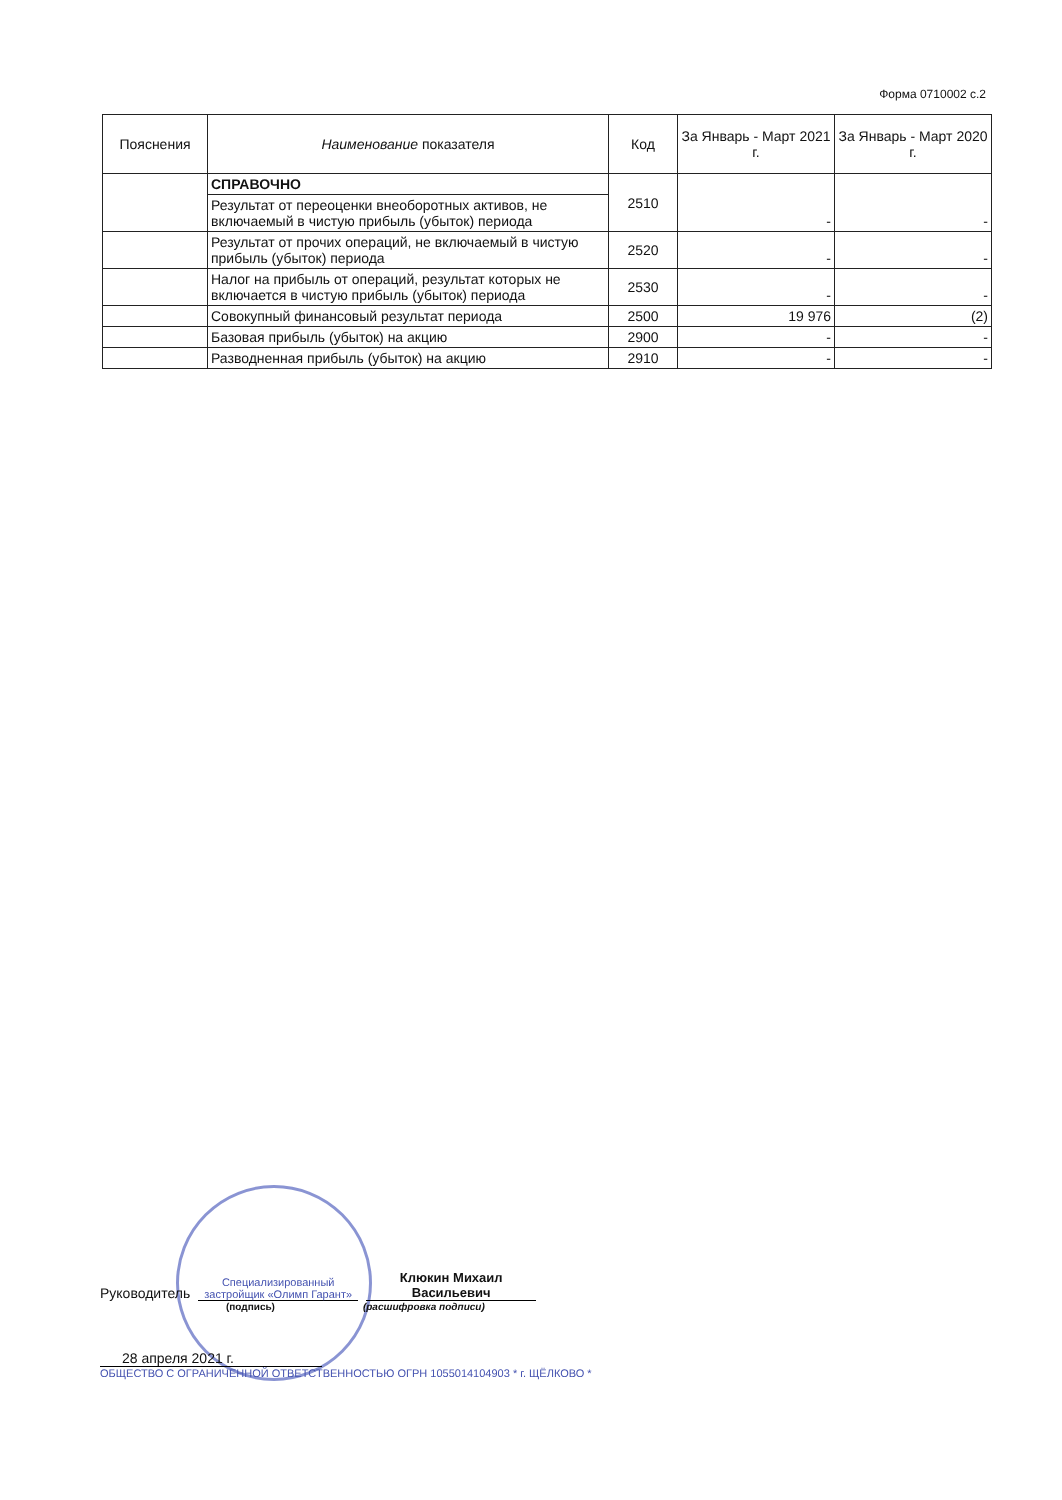Форма 0710002 с.2
| Пояснения | Наименование показателя | Код | За Январь - Март 2021 г. | За Январь - Март 2020 г. |
| --- | --- | --- | --- | --- |
| | СПРАВОЧНО | 2510 | - | - |
| | Результат от переоценки внеоборотных активов, не включаемый в чистую прибыль (убыток) периода | | | |
| | Результат от прочих операций, не включаемый в чистую прибыль (убыток) периода | 2520 | - | - |
| | Налог на прибыль от операций, результат которых не включается в чистую прибыль (убыток) периода | 2530 | - | - |
| | Совокупный финансовый результат периода | 2500 | 19 976 | (2) |
| | Базовая прибыль (убыток) на акцию | 2900 | - | - |
| | Разводненная прибыль (убыток) на акцию | 2910 | - | - |
Руководитель
Специализированный застройщик «Олимп Гарант»
Клюкин Михаил Васильевич
(подпись) (расшифровка подписи)
28 апреля 2021 г.
ОБЩЕСТВО С ОГРАНИЧЕННОЙ ОТВЕТСТВЕННОСТЬЮ ОГРН 1055014104903 * г. ЩЁЛКОВО *